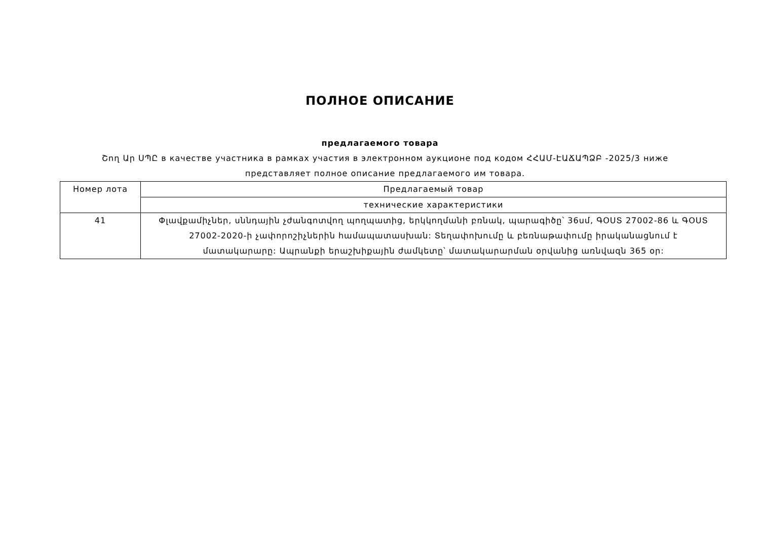ПОЛНОЕ ОПИСАНИЕ
предлагаемого товара
Շող Ար ՍՊԸ в качестве участника в рамках участия в электронном аукционе под кодом ՀՀԱՄ-ԷԱՃԱՊՁԲ -2025/3 ниже представляет полное описание предлагаемого им товара.
| Номер лота | Предлагаемый товар |
| --- | --- |
| | технические характеристики |
| 41 | Փլավքամիչներ, սննդային չժանգոտվող պողպատից, երկկողմանի բռնակ, պարագիծը՝ 36սմ, ԳՕՍՏ 27002-86 և ԳՕՍՏ 27002-2020-ի չափորոշիչներին համապատասխան: Տեղափոխումը և բեռնաթափումը իրականացնում է մատակարարը: Ապրանքի երաշխիքային ժամկետը՝ մատակարարման օրվանից առնվազն 365 օր: |